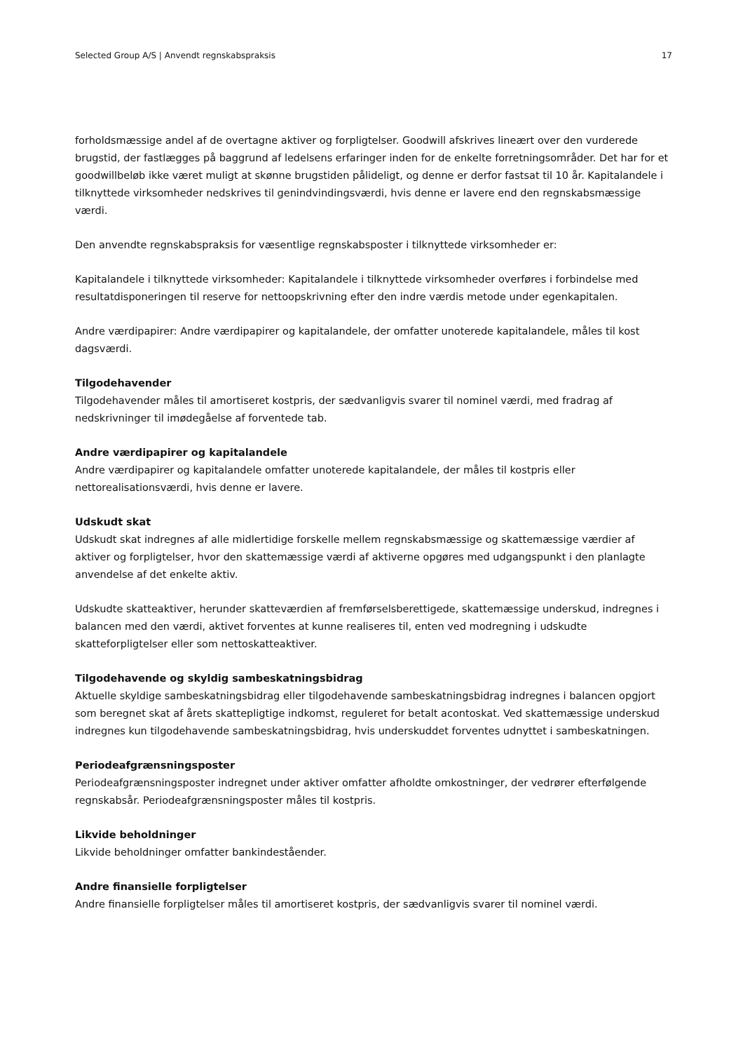Selected Group A/S | Anvendt regnskabspraksis 17
forholdsmæssige andel af de overtagne aktiver og forpligtelser. Goodwill afskrives lineært over den vurderede brugstid, der fastlægges på baggrund af ledelsens erfaringer inden for de enkelte forretningsområder. Det har for et goodwillbeløb ikke været muligt at skønne brugstiden pålideligt, og denne er derfor fastsat til 10 år. Kapitalandele i tilknyttede virksomheder nedskrives til genindvindingsværdi, hvis denne er lavere end den regnskabsmæssige værdi.
Den anvendte regnskabspraksis for væsentlige regnskabsposter i tilknyttede virksomheder er:
Kapitalandele i tilknyttede virksomheder: Kapitalandele i tilknyttede virksomheder overføres i forbindelse med resultatdisponeringen til reserve for nettoopskrivning efter den indre værdis metode under egenkapitalen.
Andre værdipapirer: Andre værdipapirer og kapitalandele, der omfatter unoterede kapitalandele, måles til kost dagsværdi.
Tilgodehavender
Tilgodehavender måles til amortiseret kostpris, der sædvanligvis svarer til nominel værdi, med fradrag af nedskrivninger til imødegåelse af forventede tab.
Andre værdipapirer og kapitalandele
Andre værdipapirer og kapitalandele omfatter unoterede kapitalandele, der måles til kostpris eller nettorealisationsværdi, hvis denne er lavere.
Udskudt skat
Udskudt skat indregnes af alle midlertidige forskelle mellem regnskabsmæssige og skattemæssige værdier af aktiver og forpligtelser, hvor den skattemæssige værdi af aktiverne opgøres med udgangspunkt i den planlagte anvendelse af det enkelte aktiv.
Udskudte skatteaktiver, herunder skatteværdien af fremførselsberettigede, skattemæssige underskud, indregnes i balancen med den værdi, aktivet forventes at kunne realiseres til, enten ved modregning i udskudte skatteforpligtelser eller som nettoskatteaktiver.
Tilgodehavende og skyldig sambeskatningsbidrag
Aktuelle skyldige sambeskatningsbidrag eller tilgodehavende sambeskatningsbidrag indregnes i balancen opgjort som beregnet skat af årets skattepligtige indkomst, reguleret for betalt acontoskat. Ved skattemæssige underskud indregnes kun tilgodehavende sambeskatningsbidrag, hvis underskuddet forventes udnyttet i sambeskatningen.
Periodeafgrænsningsposter
Periodeafgrænsningsposter indregnet under aktiver omfatter afholdte omkostninger, der vedrører efterfølgende regnskabsår. Periodeafgrænsningsposter måles til kostpris.
Likvide beholdninger
Likvide beholdninger omfatter bankindeståender.
Andre finansielle forpligtelser
Andre finansielle forpligtelser måles til amortiseret kostpris, der sædvanligvis svarer til nominel værdi.